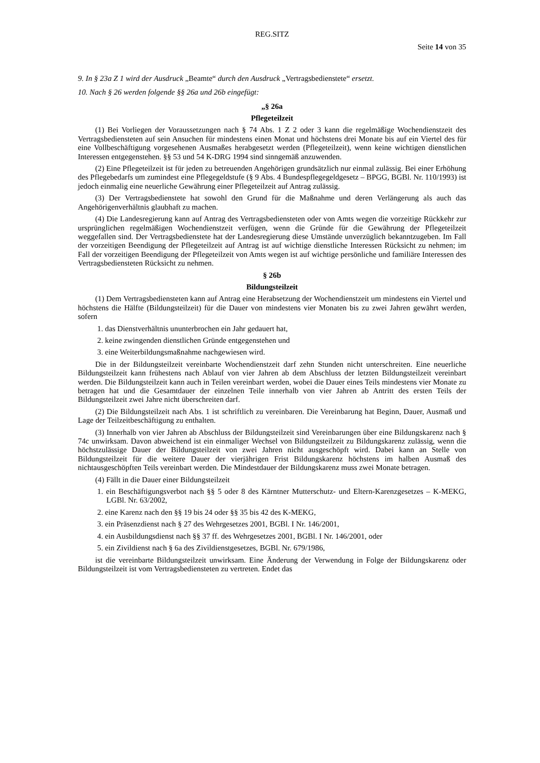REG.SITZ
Seite 14 von 35
9. In § 23a Z 1 wird der Ausdruck „Beamte“ durch den Ausdruck „Vertragsbedienstete“ ersetzt.
10. Nach § 26 werden folgende §§ 26a und 26b eingefügt:
„§ 26a
Pflegeteilzeit
(1) Bei Vorliegen der Voraussetzungen nach § 74 Abs. 1 Z 2 oder 3 kann die regelmäßige Wochendienstzeit des Vertragsbediensteten auf sein Ansuchen für mindestens einen Monat und höchstens drei Monate bis auf ein Viertel des für eine Vollbeschäftigung vorgesehenen Ausmaßes herabgesetzt werden (Pflegeteilzeit), wenn keine wichtigen dienstlichen Interessen entgegenstehen. §§ 53 und 54 K-DRG 1994 sind sinngemäß anzuwenden.
(2) Eine Pflegeteilzeit ist für jeden zu betreuenden Angehörigen grundsätzlich nur einmal zulässig. Bei einer Erhöhung des Pflegebedarfs um zumindest eine Pflegegeldstufe (§ 9 Abs. 4 Bundespflegegeldgesetz – BPGG, BGBl. Nr. 110/1993) ist jedoch einmalig eine neuerliche Gewährung einer Pflegeteilzeit auf Antrag zulässig.
(3) Der Vertragsbedienstete hat sowohl den Grund für die Maßnahme und deren Verlängerung als auch das Angehörigenverhältnis glaubhaft zu machen.
(4) Die Landesregierung kann auf Antrag des Vertragsbediensteten oder von Amts wegen die vorzeitige Rückkehr zur ursprünglichen regelmäßigen Wochendienstzeit verfügen, wenn die Gründe für die Gewährung der Pflegeteilzeit weggefallen sind. Der Vertragsbedienstete hat der Landesregierung diese Umstände unverzüglich bekanntzugeben. Im Fall der vorzeitigen Beendigung der Pflegeteilzeit auf Antrag ist auf wichtige dienstliche Interessen Rücksicht zu nehmen; im Fall der vorzeitigen Beendigung der Pflegeteilzeit von Amts wegen ist auf wichtige persönliche und familiäre Interessen des Vertragsbediensteten Rücksicht zu nehmen.
§ 26b
Bildungsteilzeit
(1) Dem Vertragsbediensteten kann auf Antrag eine Herabsetzung der Wochendienstzeit um mindestens ein Viertel und höchstens die Hälfte (Bildungsteilzeit) für die Dauer von mindestens vier Monaten bis zu zwei Jahren gewährt werden, sofern
1. das Dienstverhältnis ununterbrochen ein Jahr gedauert hat,
2. keine zwingenden dienstlichen Gründe entgegenstehen und
3. eine Weiterbildungsmaßnahme nachgewiesen wird.
Die in der Bildungsteilzeit vereinbarte Wochendienstzeit darf zehn Stunden nicht unterschreiten. Eine neuerliche Bildungsteilzeit kann frühestens nach Ablauf von vier Jahren ab dem Abschluss der letzten Bildungsteilzeit vereinbart werden. Die Bildungsteilzeit kann auch in Teilen vereinbart werden, wobei die Dauer eines Teils mindestens vier Monate zu betragen hat und die Gesamtdauer der einzelnen Teile innerhalb von vier Jahren ab Antritt des ersten Teils der Bildungsteilzeit zwei Jahre nicht überschreiten darf.
(2) Die Bildungsteilzeit nach Abs. 1 ist schriftlich zu vereinbaren. Die Vereinbarung hat Beginn, Dauer, Ausmaß und Lage der Teilzeitbeschäftigung zu enthalten.
(3) Innerhalb von vier Jahren ab Abschluss der Bildungsteilzeit sind Vereinbarungen über eine Bildungskarenz nach § 74c unwirksam. Davon abweichend ist ein einmaliger Wechsel von Bildungsteilzeit zu Bildungskarenz zulässig, wenn die höchstzulässige Dauer der Bildungsteilzeit von zwei Jahren nicht ausgeschöpft wird. Dabei kann an Stelle von Bildungsteilzeit für die weitere Dauer der vierjährigen Frist Bildungskarenz höchstens im halben Ausmaß des nichtausgeschöpften Teils vereinbart werden. Die Mindestdauer der Bildungskarenz muss zwei Monate betragen.
(4) Fällt in die Dauer einer Bildungsteilzeit
1. ein Beschäftigungsverbot nach §§ 5 oder 8 des Kärntner Mutterschutz- und Eltern-Karenzgesetzes – K-MEKG, LGBl. Nr. 63/2002,
2. eine Karenz nach den §§ 19 bis 24 oder §§ 35 bis 42 des K-MEKG,
3. ein Präsenzdienst nach § 27 des Wehrgesetzes 2001, BGBl. I Nr. 146/2001,
4. ein Ausbildungsdienst nach §§ 37 ff. des Wehrgesetzes 2001, BGBl. I Nr. 146/2001, oder
5. ein Zivildienst nach § 6a des Zivildienstgesetzes, BGBl. Nr. 679/1986,
ist die vereinbarte Bildungsteilzeit unwirksam. Eine Änderung der Verwendung in Folge der Bildungskarenz oder Bildungsteilzeit ist vom Vertragsbediensteten zu vertreten. Endet das